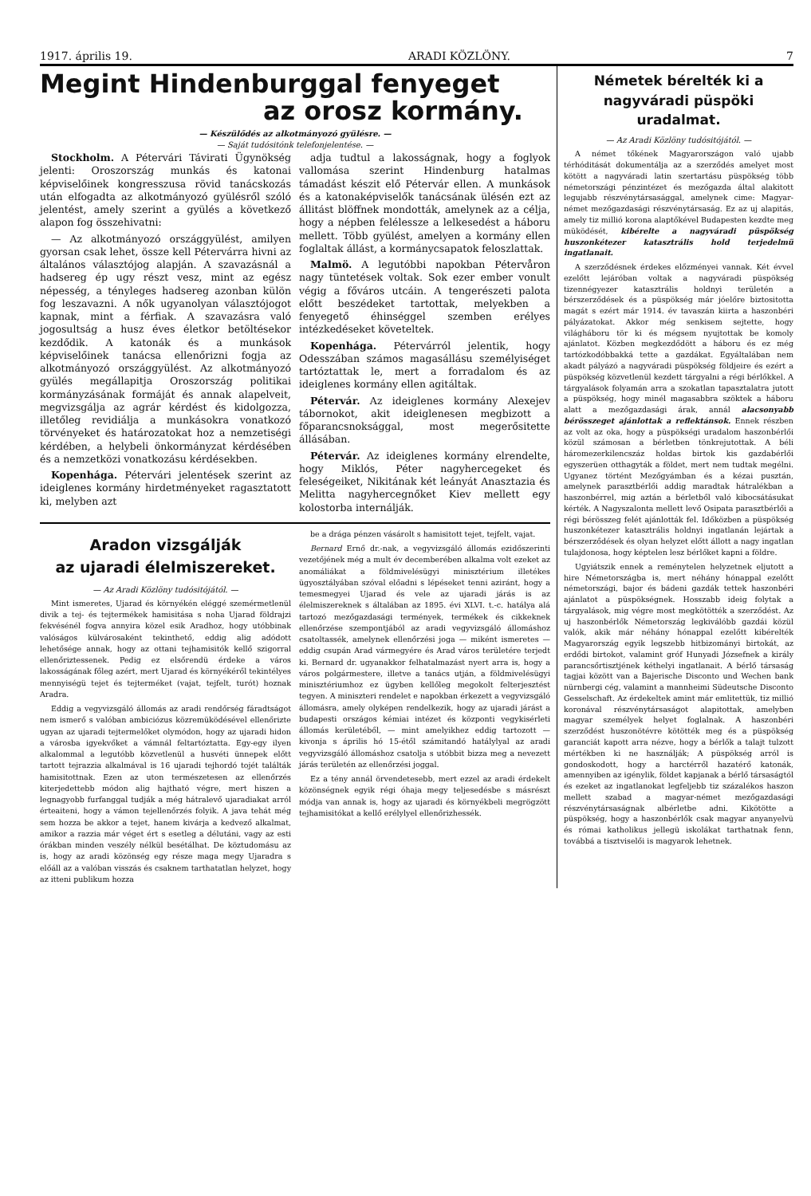1917. április 19. ARADI KÖZLÖNY. 7
Megint Hindenburggal fenyeget
az orosz kormány.
— Készülődés az alkotmányozó gyülésre. —
— Saját tudósitónk telefonjelentése. —
Stockholm. A Pétervári Távirati Ügynökség jelenti: Oroszország munkás és katonai képviselőinek kongresszusa rövid tanácskozás után elfogadta az alkotmányozó gyülésről szóló jelentést, amely szerint a gyülés a következő alapon fog összehivatni:
— Az alkotmányozó országgyülést, amilyen gyorsan csak lehet, össze kell Pétervárra hivni az általános választójog alapján. A szavazásnál a hadsereg ép ugy részt vesz, mint az egész népesség, a tényleges hadsereg azonban külön fog leszavazni. A nők ugyanolyan választójogot kapnak, mint a férfiak. A szavazásra való jogosultság a husz éves életkor betöltésekor kezdődik. A katonák és a munkások képviselőinek tanácsa ellenőrizni fogja az alkotmányozó országgyülést. Az alkotmányozó gyülés megállapitja Oroszország politikai kormányzásának formáját és annak alapelveit, megvizsgálja az agrár kérdést és kidolgozza, illetőleg revidiálja a munkásokra vonatkozó törvényeket és határozatokat hoz a nemzetiségi kérdében, a helybeli önkormányzat kérdésében és a nemzetközi vonatkozásu kérdésekben.
Kopenhága. Pétervári jelentések szerint az ideiglenes kormány hirdetményeket ragasztatott ki, melyben azt
adja tudtul a lakosságnak, hogy a foglyok vallomása szerint Hindenburg hatalmas támadást készit elő Pétervár ellen. A munkások és a katonaképviselők tanácsának ülésén ezt az állitást blöffnek mondották, amelynek az a célja, hogy a népben felélessze a lelkesedést a háboru mellett. Több gyülést, amelyen a kormány ellen foglaltak állást, a kormánycsapatok feloszlattak.
Malmö. A legutóbbi napokban Pétervåron nagy tüntetések voltak. Sok ezer ember vonult végig a főváros utcáin. A tengerészeti palota előtt beszédeket tartottak, melyekben a fenyegető éhinséggel szemben erélyes intézkedéseket követeltek.
Kopenhága. Pétervárról jelentik, hogy Odesszában számos magasállásu személyiséget tartóztattak le, mert a forradalom és az ideiglenes kormány ellen agitáltak.
Pétervár. Az ideiglenes kormány Alexejev tábornokot, akit ideiglenesen megbizott a főparancsnoksággal, most megerősitette állásában.
Pétervár. Az ideiglenes kormány elrendelte, hogy Miklós, Péter nagyhercegeket és feleségeiket, Nikitának két leányát Anasztazia és Melitta nagyhercegnőket Kiev mellett egy kolostorba internálják.
Aradon vizsgálják
az ujaradi élelmiszereket.
— Az Aradi Közlöny tudósitójától. —
Mint ismeretes, Ujarad és környékén eléggé szemérmetlenül divik a tej- és tejtermékek hamisitása s noha Ujarad földrajzi fekvésénél fogva annyira közel esik Aradhoz, hogy utóbbinak valóságos külvárosaként tekinthető, eddig alig adódott lehetősége annak, hogy az ottani tejhamisitók kellő szigorral ellenőriztessenek. Pedig ez elsőrendü érdeke a város lakosságának főleg azért, mert Ujarad és környékéről tekintélyes mennyiségü tejet és tejterméket (vajat, tejfelt, turót) hoznak Aradra.
Eddig a vegyvizsgáló állomás az aradi rendőrség fáradtságot nem ismerő s valóban ambiciózus közremüködésével ellenőrizte ugyan az ujaradi tejtermelőket olymódon, hogy az ujaradi hidon a városba igyekvőket a vámnál feltartóztatta. Egy-egy ilyen alkalommal a legutóbb közvetlenül a husvéti ünnepek előtt tartott tejrazzia alkalmával is 16 ujaradi tejhordó tojét találták hamisitottnak. Ezen az uton természetesen az ellenőrzés kiterjedettebb módon alig hajtható végre, mert hiszen a legnagyobb furfanggal tudják a még hátralevő ujaradiakat arról érteaiteni, hogy a vámon tejellenőrzés folyik. A java tehát még sem hozza be akkor a tejet, hanem kivárja a kedvező alkalmat, amikor a razzia már véget ért s esetleg a délutáni, vagy az esti órákban minden veszély nélkül besétálhat. De köztudomásu az is, hogy az aradi közönség egy része maga megy Ujaradra s előáll az a valóban visszás és csaknem tarthatatlan helyzet, hogy az itteni publikum hozza
be a drága pénzen vásárolt s hamisitott tejet, tejfelt, vajat.
Bernard Ernő dr.-nak, a vegyvizsgáló állomás ezidőszerinti vezetőjének még a mult év decemberében alkalma volt ezeket az anomáliákat a földmivelésügyi minisztérium illetékes ügyosztályában szóval előadni s lépéseket tenni aziránt, hogy a temesmegyei Ujarad és vele az ujaradi járás is az élelmiszereknek s általában az 1895. évi XLVI. t.-c. hatálya alá tartozó mezőgazdasági termények, termékek és cikkeknek ellenőrzése szempontjából az aradi vegyvizsgáló állomáshoz csatoltassék, amelynek ellenőrzési joga — miként ismeretes — eddig csupán Arad vármegyére és Arad város területére terjedt ki. Bernard dr. ugyanakkor felhatalmazást nyert arra is, hogy a város polgármestere, illetve a tanács utján, a földmivelésügyi minisztériumhoz ez ügyben kellőleg megokolt felterjesztést tegyen. A miniszteri rendelet e napokban érkezett a vegyvizsgáló állomásra, amely olyképen rendelkezik, hogy az ujaradi járást a budapesti országos kémiai intézet és központi vegykisérleti állomás kerületéből, — mint amelyikhez eddig tartozott — kivonja s április hó 15-étől számitandó hatálylyal az aradi vegyvizsgáló állomáshoz csatolja s utóbbit bizza meg a nevezett járás területén az ellenőrzési joggal.
Ez a tény annál örvendetesebb, mert ezzel az aradi érdekelt közönségnek egyik régi óhaja megy teljesedésbe s másrészt módja van annak is, hogy az ujaradi és környékbeli megrögzött tejhamisitókat a kellő erélylyel ellenőrizhessék.
Németek bérelték ki a nagyváradi püspöki uradalmat.
— Az Aradi Közlöny tudósitójától. —
A német tőkének Magyarországon való ujabb térhóditását dokumentálja az a szerződés amelyet most kötött a nagyváradi latin szertartásu püspökség több németországi pénzintézet és mezőgazda által alakitott legujabb részvénytársasággal, amelynek cime: Magyar-német mezőgazdasági részvénytársaság. Ez az uj alapitás, amely tiz millió korona alaptőkével Budapesten kezdte meg müködését, kibérelte a nagyváradi püspökség huszonkétezer katasztrális hold terjedelmü ingatlanait.
A szerződésnek érdekes előzményei vannak. Két évvel ezelőtt lejáróban voltak a nagyváradi püspökség tizennégyezer katasztrális holdnyi területén a bérszerződések és a püspökség már jóelőre biztositotta magát s ezért már 1914. év tavaszán kiirta a haszonbéri pályázatokat. Akkor még senkisem sejtette, hogy világháboru tör ki és mégsem nyujtottak be komoly ajánlatot. Közben megkezdődött a háboru és ez még tartózkodóbbakká tette a gazdákat. Egyáltalában nem akadt pályázó a nagyváradi püspökség földjeire és ezért a püspökség közvetlenül kezdett tárgyalni a régi bérlőkkel. A tárgyalások folyamán arra a szokatlan tapasztalatra jutott a püspökség, hogy minél magasabbra szöktek a háboru alatt a mezőgazdasági árak, annál alacsonyabb bérösszeget ajánlottak a reflektánsok. Ennek részben az volt az oka, hogy a püspökségi uradalom haszonbérlői közül számosan a bérletben tönkrejutottak. A béli háromezerkilencszáz holdas birtok kis gazdabérlői egyszerüen otthagyták a földet, mert nem tudtak megélni. Ugyanez történt Mezőgyámban és a kézai pusztán, amelynek parasztbérlői addig maradtak hátralékban a haszonbérrel, mig aztán a bérletből való kibocsátásukat kérték. A Nagyszalonta mellett levő Osipata parasztbérlői a régi bérösszeg felét ajánlották fel. Időközben a püspökség huszonkétezer katasztrális holdnyi ingatlanán lejártak a bérszerződések és olyan helyzet előtt állott a nagy ingatlan tulajdonosa, hogy képtelen lesz bérlőket kapni a földre.
Ugyiátszik ennek a reménytelen helyzetnek eljutott a hire Németországba is, mert néhány hónappal ezelőtt németországi, bajor és bádeni gazdák tettek haszonbéri ajánlatot a püspökségnek. Hosszabb ideig folytak a tárgyalások, mig végre most megkötötték a szerződést. Az uj haszonbérlők Németország legkiválóbb gazdái közül valók, akik már néhány hónappal ezelőtt kibérelték Magyarország egyik legszebb hitbizományi birtokát, az erdődi birtokot, valamint gróf Hunyadi Józsefnek a király parancsőrtisztjének kéthelyi ingatlanait. A bérlő társaság tagjai között van a Bajerische Disconto und Wechen bank nürnbergi cég, valamint a mannheimi Südeutsche Disconto Gesselschaft. Az érdekeltek amint már emlitettük, tiz millió koronával részvénytársaságot alapitottak, amelyben magyar személyek helyet foglalnak. A haszonbéri szerződést huszonötévre kötötték meg és a püspökség garanciát kapott arra nézve, hogy a bérlők a talajt tulzott mértékben ki ne használják; A püspökség arról is gondoskodott, hogy a harctérről hazatérő katonák, amennyiben az igénylik, földet kapjanak a bérlő társaságtól és ezeket az ingatlanokat legfeljebb tiz százalékos haszon mellett szabad a magyar-német mezőgazdasági részvénytársaságnak albérletbe adni. Kikötötte a püspökség, hogy a haszonbérlők csak magyar anyanyelvü és római katholikus jellegü iskolákat tarthatnak fenn, továbbá a tisztviselői is magyarok lehetnek.